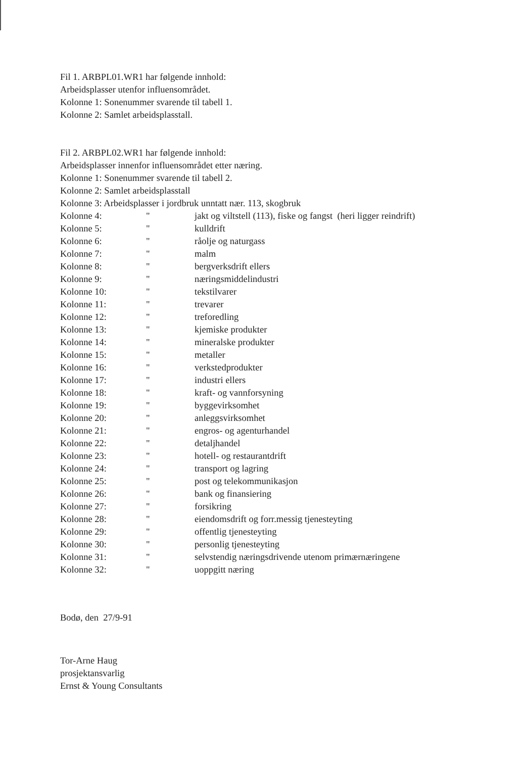Fil 1. ARBPL01.WR1 har følgende innhold:
Arbeidsplasser utenfor influensområdet.
Kolonne 1: Sonenummer svarende til tabell 1.
Kolonne 2: Samlet arbeidsplasstall.
Fil 2. ARBPL02.WR1 har følgende innhold:
Arbeidsplasser innenfor influensområdet etter næring.
Kolonne 1: Sonenummer svarende til tabell 2.
Kolonne 2: Samlet arbeidsplasstall
Kolonne 3: Arbeidsplasser i jordbruk unntatt nær. 113, skogbruk
| Kolonne 4: | " | jakt og viltstell (113), fiske og fangst (heri ligger reindrift) |
| Kolonne 5: | " | kulldrift |
| Kolonne 6: | " | råolje og naturgass |
| Kolonne 7: | " | malm |
| Kolonne 8: | " | bergverksdrift ellers |
| Kolonne 9: | " | næringsmiddelindustri |
| Kolonne 10: | " | tekstilvarer |
| Kolonne 11: | " | trevarer |
| Kolonne 12: | " | treforedling |
| Kolonne 13: | " | kjemiske produkter |
| Kolonne 14: | " | mineralske produkter |
| Kolonne 15: | " | metaller |
| Kolonne 16: | " | verkstedprodukter |
| Kolonne 17: | " | industri ellers |
| Kolonne 18: | " | kraft- og vannforsyning |
| Kolonne 19: | " | byggevirksomhet |
| Kolonne 20: | " | anleggsvirksomhet |
| Kolonne 21: | " | engros- og agenturhandel |
| Kolonne 22: | " | detaljhandel |
| Kolonne 23: | " | hotell- og restaurantdrift |
| Kolonne 24: | " | transport og lagring |
| Kolonne 25: | " | post og telekommunikasjon |
| Kolonne 26: | " | bank og finansiering |
| Kolonne 27: | " | forsikring |
| Kolonne 28: | " | eiendomsdrift og forr.messig tjenesteyting |
| Kolonne 29: | " | offentlig tjenesteyting |
| Kolonne 30: | " | personlig tjenesteyting |
| Kolonne 31: | " | selvstendig næringsdrivende utenom primærnæringene |
| Kolonne 32: | " | uoppgitt næring |
Bodø, den 27/9-91
Tor-Arne Haug
prosjektansvarlig
Ernst & Young Consultants